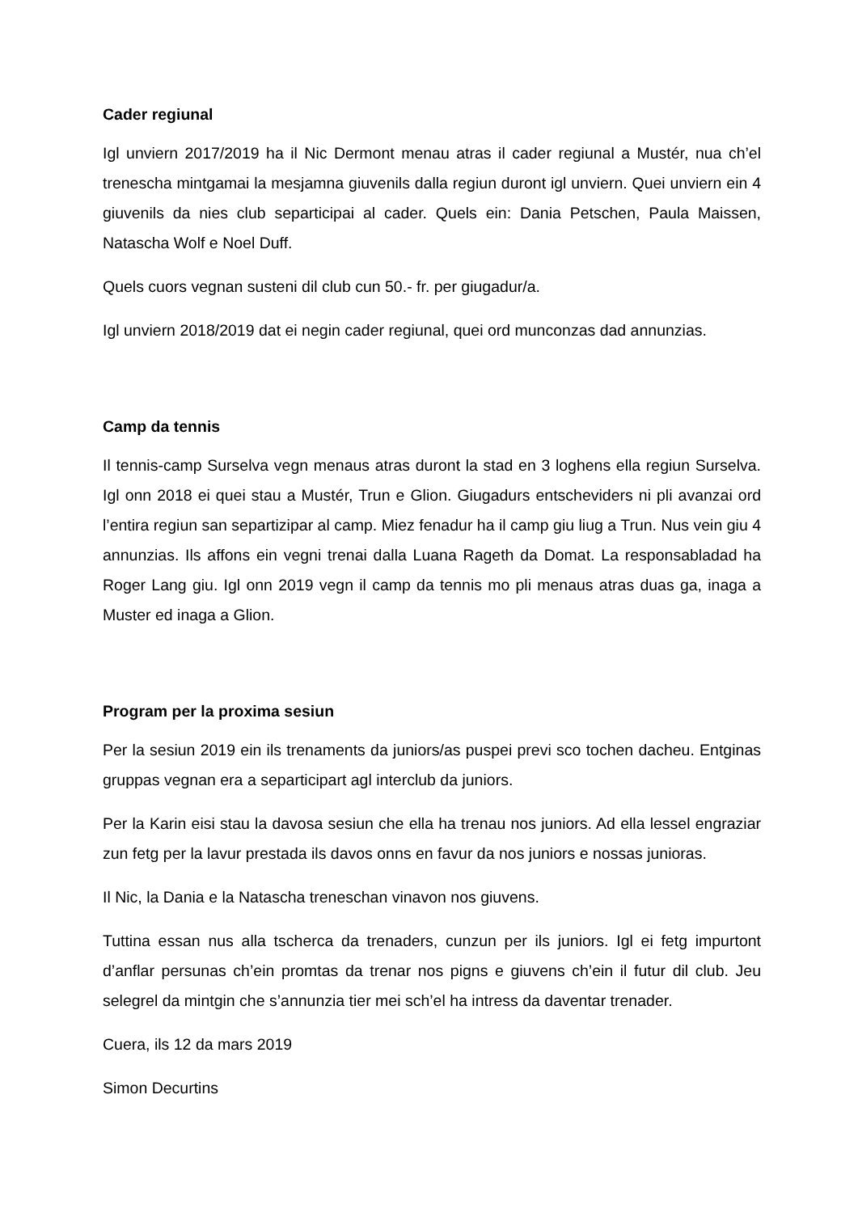Cader regiunal
Igl unviern 2017/2019 ha il Nic Dermont menau atras il cader regiunal a Mustér, nua ch’el trenescha mintgamai la mesjamna giuvenils dalla regiun duront igl unviern. Quei unviern ein 4 giuvenils da nies club separticipai al cader. Quels ein: Dania Petschen, Paula Maissen, Natascha Wolf e Noel Duff.
Quels cuors vegnan susteni dil club cun 50.- fr. per giugadur/a.
Igl unviern 2018/2019 dat ei negin cader regiunal, quei ord munconzas dad annunzias.
Camp da tennis
Il tennis-camp Surselva vegn menaus atras duront la stad en 3 loghens ella regiun Surselva. Igl onn 2018 ei quei stau a Mustér, Trun e Glion. Giugadurs entscheviders ni pli avanzai ord l’entira regiun san separtizipar al camp. Miez fenadur ha il camp giu liug a Trun. Nus vein giu 4 annunzias. Ils affons ein vegni trenai dalla Luana Rageth da Domat. La responsabladad ha Roger Lang giu. Igl onn 2019 vegn il camp da tennis mo pli menaus atras duas ga, inaga a Muster ed inaga a Glion.
Program per la proxima sesiun
Per la sesiun 2019 ein ils trenaments da juniors/as puspei previ sco tochen dacheu. Entginas gruppas vegnan era a separticipart agl interclub da juniors.
Per la Karin eisi stau la davosa sesiun che ella ha trenau nos juniors. Ad ella lessel engraziar zun fetg per la lavur prestada ils davos onns en favur da nos juniors e nossas junioras.
Il Nic, la Dania e la Natascha treneschan vinavon nos giuvens.
Tuttina essan nus alla tscherca da trenaders, cunzun per ils juniors. Igl ei fetg impurtont d’anflar persunas ch’ein promtas da trenar nos pigns e giuvens ch’ein il futur dil club. Jeu selegrel da mintgin che s’annunzia tier mei sch’el ha intress da daventar trenader.
Cuera, ils 12 da mars 2019
Simon Decurtins